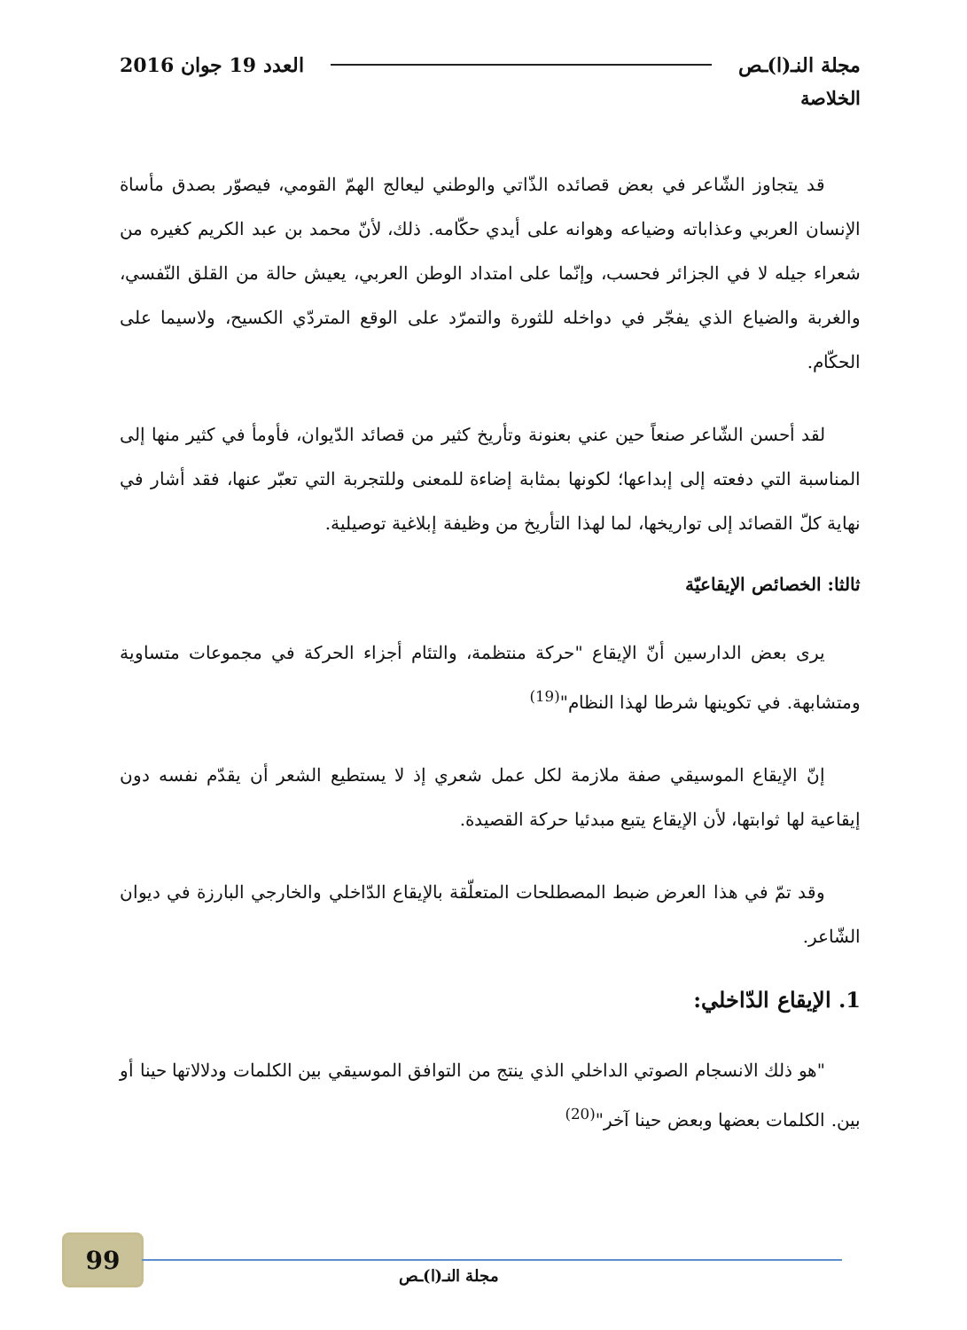مجلة النـ(ا)ـص العدد 19 جوان 2016
الخلاصة
قد يتجاوز الشّاعر في بعض قصائده الذّاتي والوطني ليعالج الهمّ القومي، فيصوّر بصدق مأساة الإنسان العربي وعذاباته وضياعه وهوانه على أيدي حكّامه. ذلك، لأنّ محمد بن عبد الكريم كغيره من شعراء جيله لا في الجزائر فحسب، وإنّما على امتداد الوطن العربي، يعيش حالة من القلق النّفسي، والغربة والضياع الذي يفجّر في دواخله للثورة والتمرّد على الوقع المتردّي الكسيح، ولاسيما على الحكّام.
لقد أحسن الشّاعر صنعاً حين عني بعنونة وتأريخ كثير من قصائد الدّيوان، فأومأ في كثير منها إلى المناسبة التي دفعته إلى إبداعها؛ لكونها بمثابة إضاءة للمعنى وللتجربة التي تعبّر عنها، فقد أشار في نهاية كلّ القصائد إلى تواريخها، لما لهذا التأريخ من وظيفة إبلاغية توصيلية.
ثالثا: الخصائص الإيقاعيّة
يرى بعض الدارسين أنّ الإيقاع "حركة منتظمة، والتئام أجزاء الحركة في مجموعات متساوية ومتشابهة. في تكوينها شرطا لهذا النظام"<sup>(19)</sup>
إنّ الإيقاع الموسيقي صفة ملازمة لكل عمل شعري إذ لا يستطيع الشعر أن يقدّم نفسه دون إيقاعية لها ثوابتها، لأن الإيقاع يتبع مبدئيا حركة القصيدة.
وقد تمّ في هذا العرض ضبط المصطلحات المتعلّقة بالإيقاع الدّاخلي والخارجي البارزة في ديوان الشّاعر.
1. الإيقاع الدّاخلي:
"هو ذلك الانسجام الصوتي الداخلي الذي ينتج من التوافق الموسيقي بين الكلمات ودلالاتها حينا أو بين. الكلمات بعضها وبعض حينا آخر"<sup>(20)</sup>
99
مجلة النـ(ا)ـص